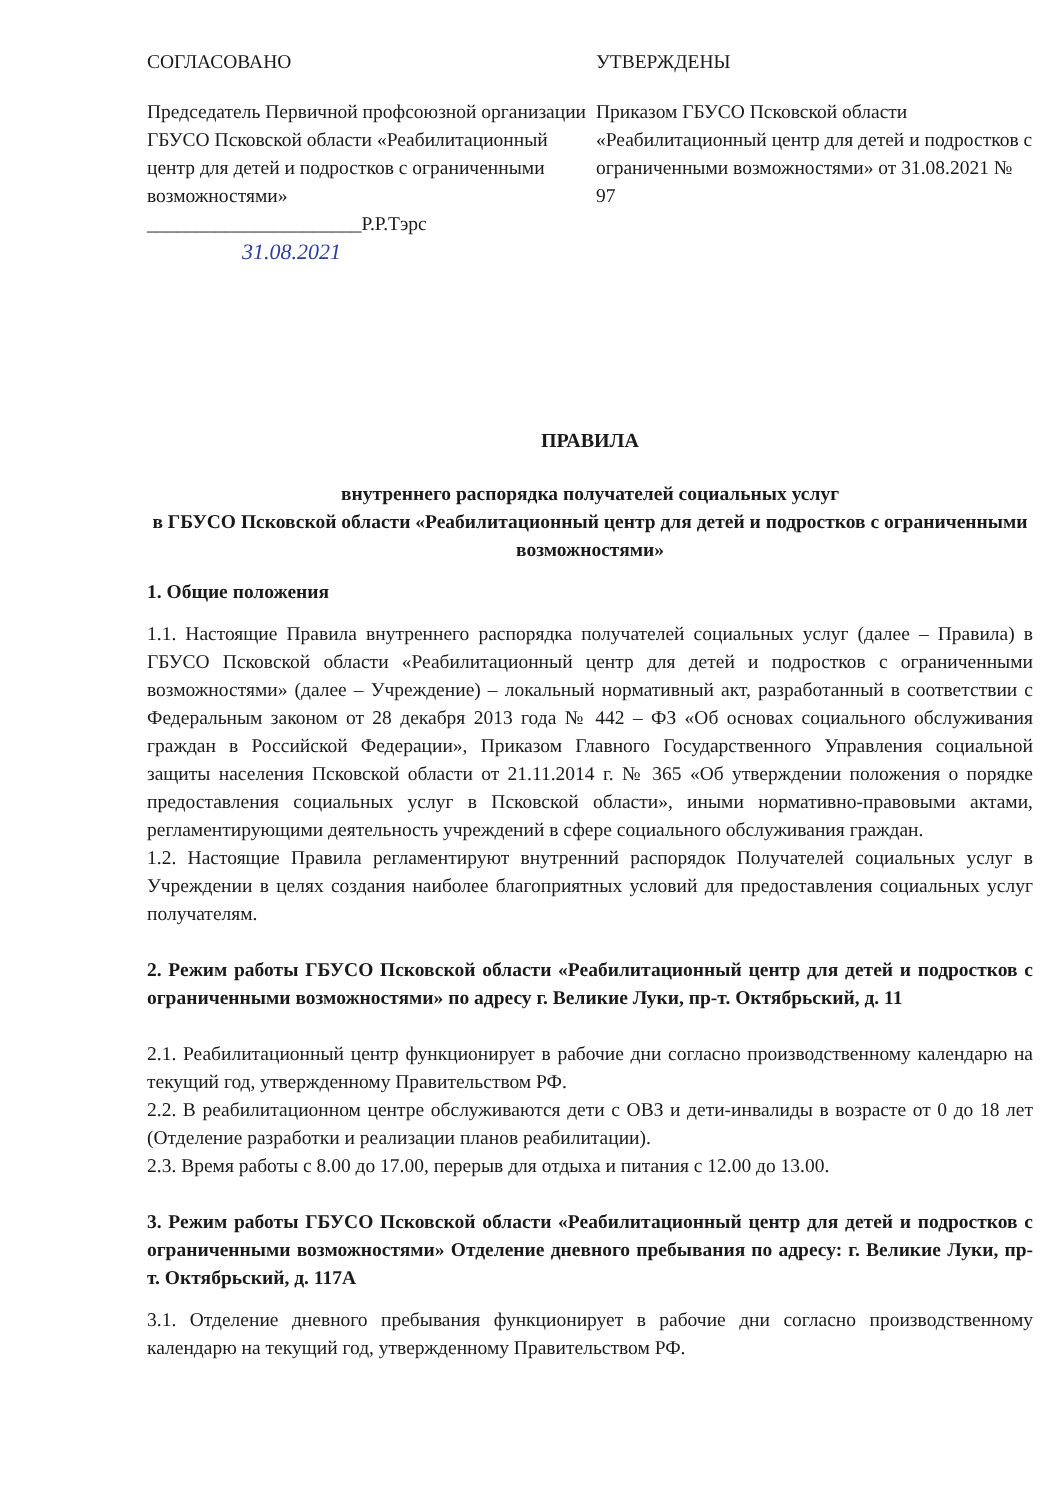СОГЛАСОВАНО
Председатель Первичной профсоюзной организации ГБУСО Псковской области «Реабилитационный центр для детей и подростков с ограниченными возможностями»
______________________Р.Р.Тэрс
31.08.2021
УТВЕРЖДЕНЫ
Приказом ГБУСО Псковской области «Реабилитационный центр для детей и подростков с ограниченными возможностями» от 31.08.2021 № 97
ПРАВИЛА
внутреннего распорядка получателей социальных услуг
в ГБУСО Псковской области «Реабилитационный центр для детей и подростков с ограниченными возможностями»
1. Общие положения
1.1. Настоящие Правила внутреннего распорядка получателей социальных услуг (далее – Правила) в ГБУСО Псковской области «Реабилитационный центр для детей и подростков с ограниченными возможностями» (далее – Учреждение) – локальный нормативный акт, разработанный в соответствии с Федеральным законом от 28 декабря 2013 года № 442 – ФЗ «Об основах социального обслуживания граждан в Российской Федерации», Приказом Главного Государственного Управления социальной защиты населения Псковской области от 21.11.2014 г. № 365 «Об утверждении положения о порядке предоставления социальных услуг в Псковской области», иными нормативно-правовыми актами, регламентирующими деятельность учреждений в сфере социального обслуживания граждан.
1.2. Настоящие Правила регламентируют внутренний распорядок Получателей социальных услуг в Учреждении в целях создания наиболее благоприятных условий для предоставления социальных услуг получателям.
2. Режим работы ГБУСО Псковской области «Реабилитационный центр для детей и подростков с ограниченными возможностями» по адресу г. Великие Луки, пр-т. Октябрьский, д. 11
2.1. Реабилитационный центр функционирует в рабочие дни согласно производственному календарю на текущий год, утвержденному Правительством РФ.
2.2. В реабилитационном центре обслуживаются дети с ОВЗ и дети-инвалиды в возрасте от 0 до 18 лет (Отделение разработки и реализации планов реабилитации).
2.3. Время работы с 8.00 до 17.00, перерыв для отдыха и питания с 12.00 до 13.00.
3. Режим работы ГБУСО Псковской области «Реабилитационный центр для детей и подростков с ограниченными возможностями» Отделение дневного пребывания по адресу: г. Великие Луки, пр-т. Октябрьский, д. 117А
3.1. Отделение дневного пребывания функционирует в рабочие дни согласно производственному календарю на текущий год, утвержденному Правительством РФ.